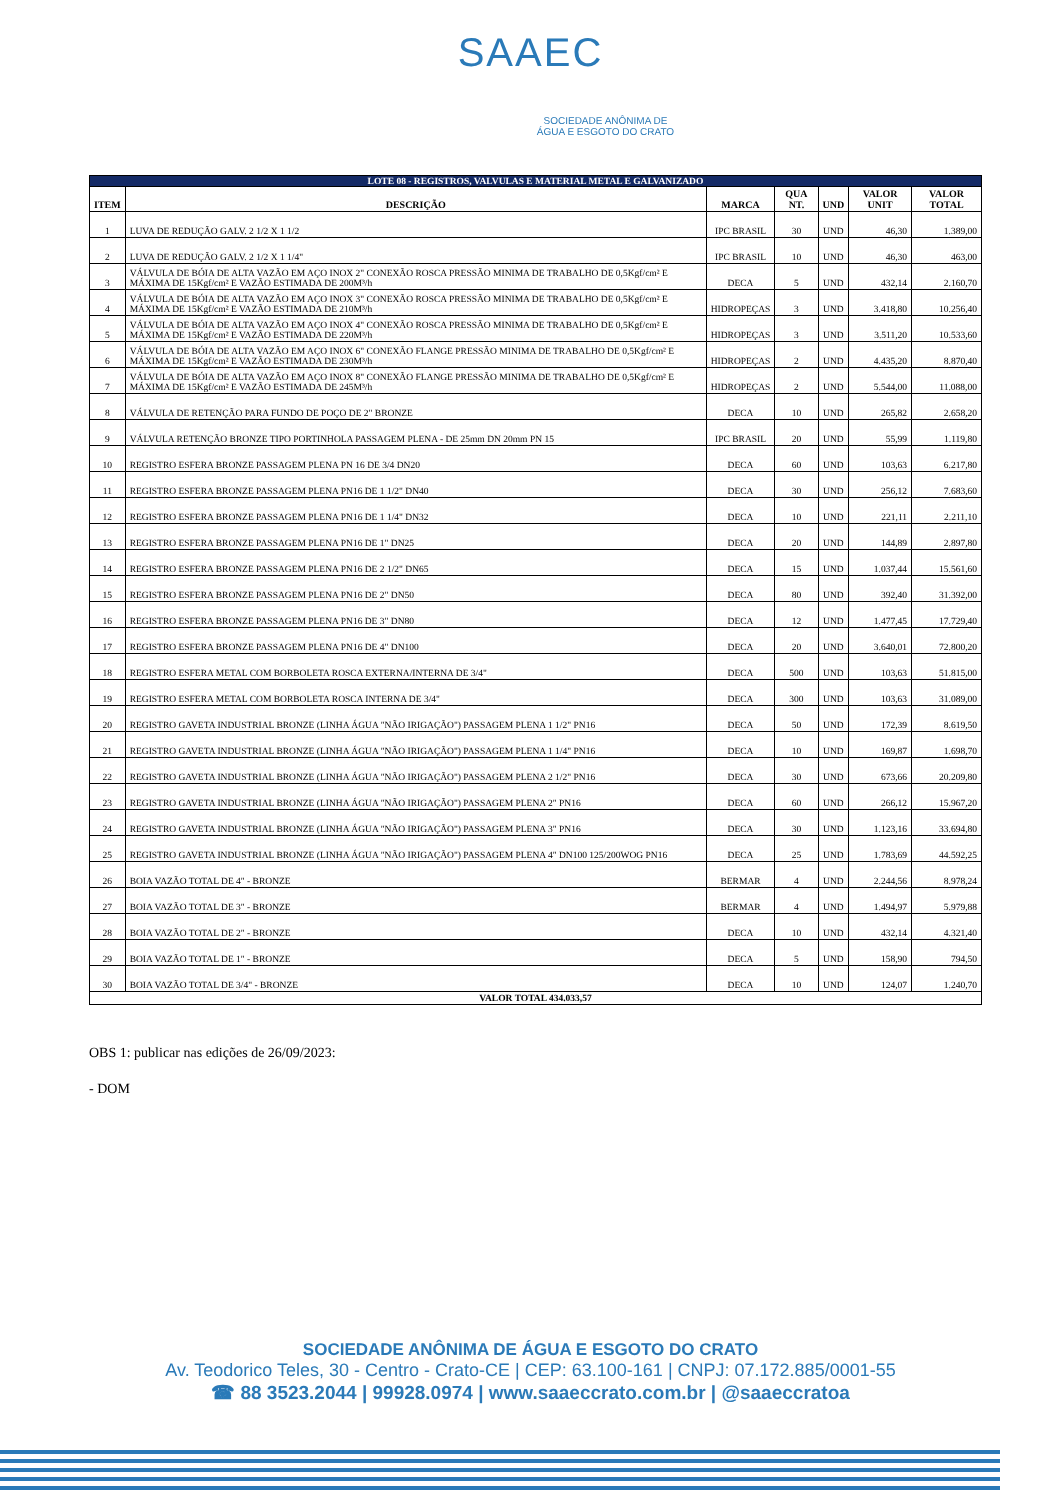SAAEC
SOCIEDADE ANÔNIMA DE
ÁGUA E ESGOTO DO CRATO
| LOTE 08 - REGISTROS, VALVULAS E MATERIAL METAL E GALVANIZADO | | | | | | |
| ITEM | DESCRIÇÃO | MARCA | QUA NT. | UND | VALOR UNIT | VALOR TOTAL |
| 1 | LUVA DE REDUÇÃO GALV. 2 1/2 X 1 1/2 | IPC BRASIL | 30 | UND | 46,30 | 1.389,00 |
| 2 | LUVA DE REDUÇÃO GALV. 2 1/2 X 1 1/4" | IPC BRASIL | 10 | UND | 46,30 | 463,00 |
| 3 | VÁLVULA DE BÓIA DE ALTA VAZÃO EM AÇO INOX 2" CONEXÃO ROSCA PRESSÃO MINIMA DE TRABALHO DE 0,5Kgf/cm² E MÁXIMA DE 15Kgf/cm² E VAZÃO ESTIMADA DE 200M³/h | DECA | 5 | UND | 432,14 | 2.160,70 |
| 4 | VÁLVULA DE BÓIA DE ALTA VAZÃO EM AÇO INOX 3" CONEXÃO ROSCA PRESSÃO MINIMA DE TRABALHO DE 0,5Kgf/cm² E MÁXIMA DE 15Kgf/cm² E VAZÃO ESTIMADA DE 210M³/h | HIDROPEÇAS | 3 | UND | 3.418,80 | 10.256,40 |
| 5 | VÁLVULA DE BÓIA DE ALTA VAZÃO EM AÇO INOX 4" CONEXÃO ROSCA PRESSÃO MINIMA DE TRABALHO DE 0,5Kgf/cm² E MÁXIMA DE 15Kgf/cm² E VAZÃO ESTIMADA DE 220M³/h | HIDROPEÇAS | 3 | UND | 3.511,20 | 10.533,60 |
| 6 | VÁLVULA DE BÓIA DE ALTA VAZÃO EM AÇO INOX 6" CONEXÃO FLANGE PRESSÃO MINIMA DE TRABALHO DE 0,5Kgf/cm² E MÁXIMA DE 15Kgf/cm² E VAZÃO ESTIMADA DE 230M³/h | HIDROPEÇAS | 2 | UND | 4.435,20 | 8.870,40 |
| 7 | VÁLVULA DE BÓIA DE ALTA VAZÃO EM AÇO INOX 8" CONEXÃO FLANGE PRESSÃO MINIMA DE TRABALHO DE 0,5Kgf/cm² E MÁXIMA DE 15Kgf/cm² E VAZÃO ESTIMADA DE 245M³/h | HIDROPEÇAS | 2 | UND | 5.544,00 | 11.088,00 |
| 8 | VÁLVULA DE RETENÇÃO PARA FUNDO DE POÇO DE 2" BRONZE | DECA | 10 | UND | 265,82 | 2.658,20 |
| 9 | VÁLVULA RETENÇÃO BRONZE TIPO PORTINHOLA PASSAGEM PLENA - DE 25mm DN 20mm PN 15 | IPC BRASIL | 20 | UND | 55,99 | 1.119,80 |
| 10 | REGISTRO ESFERA BRONZE PASSAGEM PLENA PN 16 DE 3/4 DN20 | DECA | 60 | UND | 103,63 | 6.217,80 |
| 11 | REGISTRO ESFERA BRONZE PASSAGEM PLENA PN16 DE 1 1/2" DN40 | DECA | 30 | UND | 256,12 | 7.683,60 |
| 12 | REGISTRO ESFERA BRONZE PASSAGEM PLENA PN16 DE 1 1/4" DN32 | DECA | 10 | UND | 221,11 | 2.211,10 |
| 13 | REGISTRO ESFERA BRONZE PASSAGEM PLENA PN16 DE 1" DN25 | DECA | 20 | UND | 144,89 | 2.897,80 |
| 14 | REGISTRO ESFERA BRONZE PASSAGEM PLENA PN16 DE 2 1/2" DN65 | DECA | 15 | UND | 1.037,44 | 15.561,60 |
| 15 | REGISTRO ESFERA BRONZE PASSAGEM PLENA PN16 DE 2" DN50 | DECA | 80 | UND | 392,40 | 31.392,00 |
| 16 | REGISTRO ESFERA BRONZE PASSAGEM PLENA PN16 DE 3" DN80 | DECA | 12 | UND | 1.477,45 | 17.729,40 |
| 17 | REGISTRO ESFERA BRONZE PASSAGEM PLENA PN16 DE 4" DN100 | DECA | 20 | UND | 3.640,01 | 72.800,20 |
| 18 | REGISTRO ESFERA METAL COM BORBOLETA ROSCA EXTERNA/INTERNA DE 3/4" | DECA | 500 | UND | 103,63 | 51.815,00 |
| 19 | REGISTRO ESFERA METAL COM BORBOLETA ROSCA INTERNA DE 3/4" | DECA | 300 | UND | 103,63 | 31.089,00 |
| 20 | REGISTRO GAVETA INDUSTRIAL BRONZE (LINHA ÁGUA "NÃO IRIGAÇÃO") PASSAGEM PLENA 1 1/2" PN16 | DECA | 50 | UND | 172,39 | 8.619,50 |
| 21 | REGISTRO GAVETA INDUSTRIAL BRONZE (LINHA ÁGUA "NÃO IRIGAÇÃO") PASSAGEM PLENA 1 1/4" PN16 | DECA | 10 | UND | 169,87 | 1.698,70 |
| 22 | REGISTRO GAVETA INDUSTRIAL BRONZE (LINHA ÁGUA "NÃO IRIGAÇÃO") PASSAGEM PLENA 2 1/2" PN16 | DECA | 30 | UND | 673,66 | 20.209,80 |
| 23 | REGISTRO GAVETA INDUSTRIAL BRONZE (LINHA ÁGUA "NÃO IRIGAÇÃO") PASSAGEM PLENA 2" PN16 | DECA | 60 | UND | 266,12 | 15.967,20 |
| 24 | REGISTRO GAVETA INDUSTRIAL BRONZE (LINHA ÁGUA "NÃO IRIGAÇÃO") PASSAGEM PLENA 3" PN16 | DECA | 30 | UND | 1.123,16 | 33.694,80 |
| 25 | REGISTRO GAVETA INDUSTRIAL BRONZE (LINHA ÁGUA "NÃO IRIGAÇÃO") PASSAGEM PLENA 4" DN100 125/200WOG PN16 | DECA | 25 | UND | 1.783,69 | 44.592,25 |
| 26 | BOIA VAZÃO TOTAL DE 4" - BRONZE | BERMAR | 4 | UND | 2.244,56 | 8.978,24 |
| 27 | BOIA VAZÃO TOTAL DE 3" - BRONZE | BERMAR | 4 | UND | 1.494,97 | 5.979,88 |
| 28 | BOIA VAZÃO TOTAL DE 2" - BRONZE | DECA | 10 | UND | 432,14 | 4.321,40 |
| 29 | BOIA VAZÃO TOTAL DE 1" - BRONZE | DECA | 5 | UND | 158,90 | 794,50 |
| 30 | BOIA VAZÃO TOTAL DE 3/4" - BRONZE | DECA | 10 | UND | 124,07 | 1.240,70 |
| VALOR TOTAL 434.033,57 | | | | | | |
OBS 1: publicar nas edições de 26/09/2023:
- DOM
SOCIEDADE ANÔNIMA DE ÁGUA E ESGOTO DO CRATO
Av. Teodorico Teles, 30 - Centro - Crato-CE | CEP: 63.100-161 | CNPJ: 07.172.885/0001-55
☎ 88 3523.2044 | 99928.0974 | www.saaeccrato.com.br | @saaeccratoa